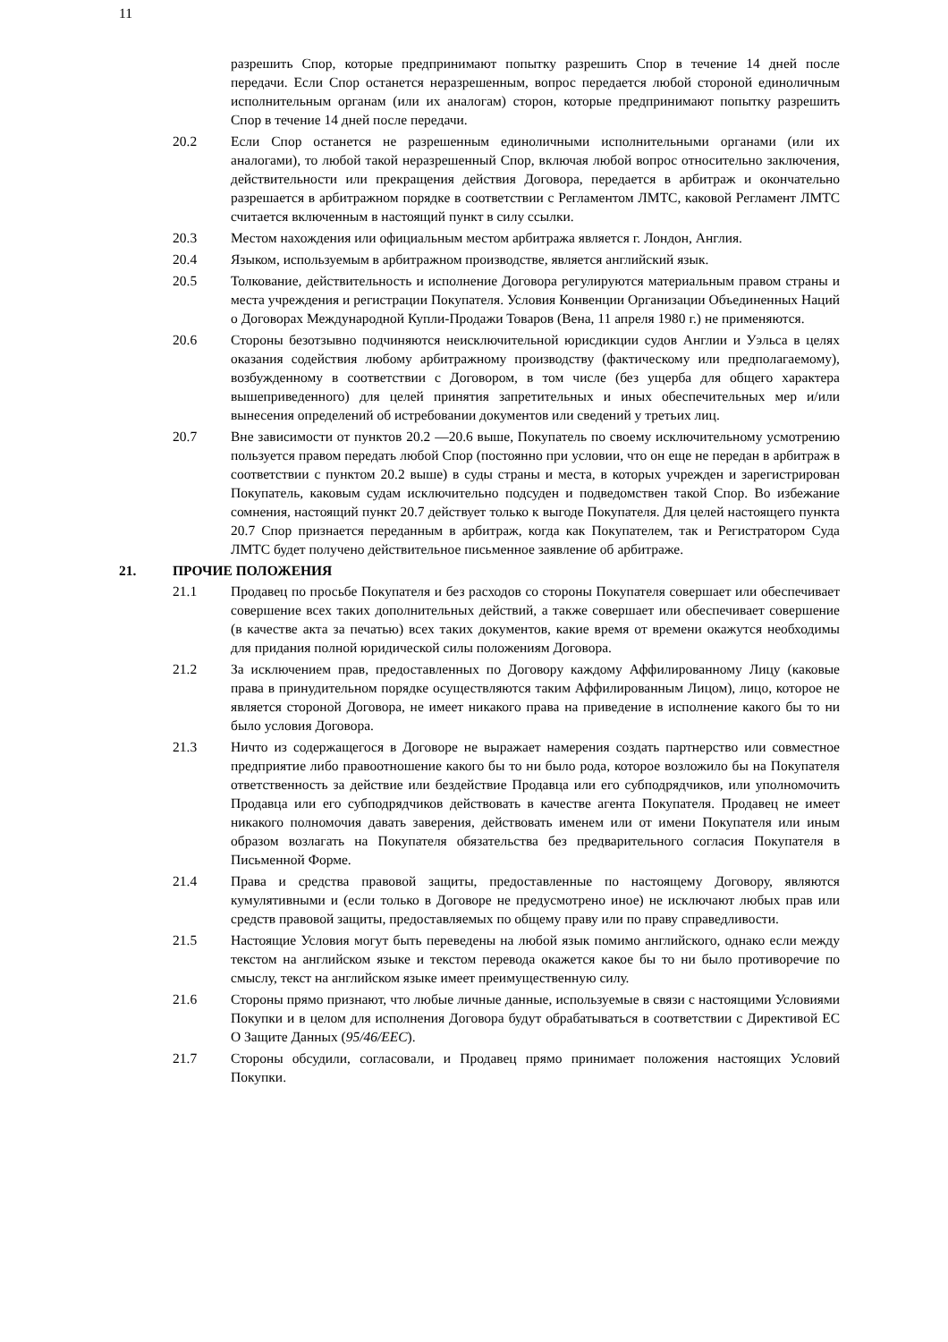11
разрешить Спор, которые предпринимают попытку разрешить Спор в течение 14 дней после передачи. Если Спор останется неразрешенным, вопрос передается любой стороной единоличным исполнительным органам (или их аналогам) сторон, которые предпринимают попытку разрешить Спор в течение 14 дней после передачи.
20.2 Если Спор останется не разрешенным единоличными исполнительными органами (или их аналогами), то любой такой неразрешенный Спор, включая любой вопрос относительно заключения, действительности или прекращения действия Договора, передается в арбитраж и окончательно разрешается в арбитражном порядке в соответствии с Регламентом ЛМТС, каковой Регламент ЛМТС считается включенным в настоящий пункт в силу ссылки.
20.3 Местом нахождения или официальным местом арбитража является г. Лондон, Англия.
20.4 Языком, используемым в арбитражном производстве, является английский язык.
20.5 Толкование, действительность и исполнение Договора регулируются материальным правом страны и места учреждения и регистрации Покупателя. Условия Конвенции Организации Объединенных Наций о Договорах Международной Купли-Продажи Товаров (Вена, 11 апреля 1980 г.) не применяются.
20.6 Стороны безотзывно подчиняются неисключительной юрисдикции судов Англии и Уэльса в целях оказания содействия любому арбитражному производству (фактическому или предполагаемому), возбужденному в соответствии с Договором, в том числе (без ущерба для общего характера вышеприведенного) для целей принятия запретительных и иных обеспечительных мер и/или вынесения определений об истребовании документов или сведений у третьих лиц.
20.7 Вне зависимости от пунктов 20.2 —20.6 выше, Покупатель по своему исключительному усмотрению пользуется правом передать любой Спор (постоянно при условии, что он еще не передан в арбитраж в соответствии с пунктом 20.2 выше) в суды страны и места, в которых учрежден и зарегистрирован Покупатель, каковым судам исключительно подсуден и подведомствен такой Спор. Во избежание сомнения, настоящий пункт 20.7 действует только к выгоде Покупателя. Для целей настоящего пункта 20.7 Спор признается переданным в арбитраж, когда как Покупателем, так и Регистратором Суда ЛМТС будет получено действительное письменное заявление об арбитраже.
21. ПРОЧИЕ ПОЛОЖЕНИЯ
21.1 Продавец по просьбе Покупателя и без расходов со стороны Покупателя совершает или обеспечивает совершение всех таких дополнительных действий, а также совершает или обеспечивает совершение (в качестве акта за печатью) всех таких документов, какие время от времени окажутся необходимы для придания полной юридической силы положениям Договора.
21.2 За исключением прав, предоставленных по Договору каждому Аффилированному Лицу (каковые права в принудительном порядке осуществляются таким Аффилированным Лицом), лицо, которое не является стороной Договора, не имеет никакого права на приведение в исполнение какого бы то ни было условия Договора.
21.3 Ничто из содержащегося в Договоре не выражает намерения создать партнерство или совместное предприятие либо правоотношение какого бы то ни было рода, которое возложило бы на Покупателя ответственность за действие или бездействие Продавца или его субподрядчиков, или уполномочить Продавца или его субподрядчиков действовать в качестве агента Покупателя. Продавец не имеет никакого полномочия давать заверения, действовать именем или от имени Покупателя или иным образом возлагать на Покупателя обязательства без предварительного согласия Покупателя в Письменной Форме.
21.4 Права и средства правовой защиты, предоставленные по настоящему Договору, являются кумулятивными и (если только в Договоре не предусмотрено иное) не исключают любых прав или средств правовой защиты, предоставляемых по общему праву или по праву справедливости.
21.5 Настоящие Условия могут быть переведены на любой язык помимо английского, однако если между текстом на английском языке и текстом перевода окажется какое бы то ни было противоречие по смыслу, текст на английском языке имеет преимущественную силу.
21.6 Стороны прямо признают, что любые личные данные, используемые в связи с настоящими Условиями Покупки и в целом для исполнения Договора будут обрабатываться в соответствии с Директивой ЕС О Защите Данных (95/46/EEC).
21.7 Стороны обсудили, согласовали, и Продавец прямо принимает положения настоящих Условий Покупки.